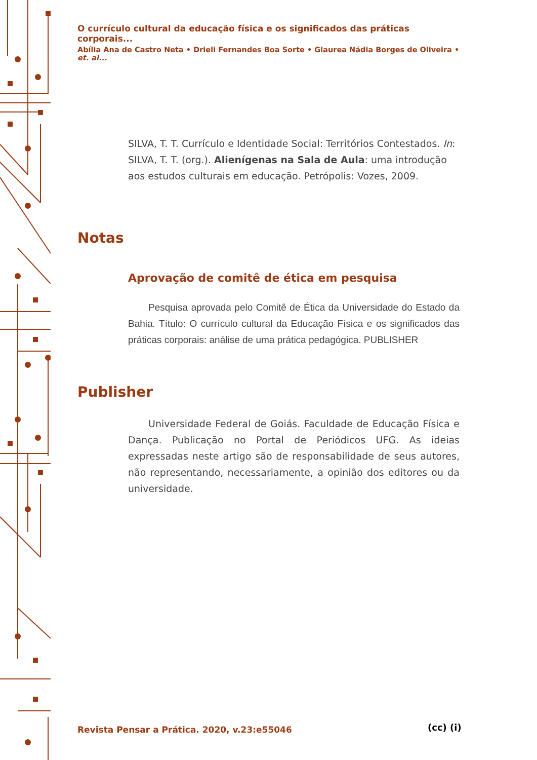O currículo cultural da educação física e os significados das práticas corporais...
Abília Ana de Castro Neta • Drieli Fernandes Boa Sorte • Glaurea Nádia Borges de Oliveira • et. al...
SILVA, T. T. Currículo e Identidade Social: Territórios Contestados. In: SILVA, T. T. (org.). Alienígenas na Sala de Aula: uma introdução aos estudos culturais em educação. Petrópolis: Vozes, 2009.
Notas
Aprovação de comitê de ética em pesquisa
Pesquisa aprovada pelo Comitê de Ética da Universidade do Estado da Bahia. Título: O currículo cultural da Educação Física e os significados das práticas corporais: análise de uma prática pedagógica. PUBLISHER
Publisher
Universidade Federal de Goiás. Faculdade de Educação Física e Dança. Publicação no Portal de Periódicos UFG. As ideias expressadas neste artigo são de responsabilidade de seus autores, não representando, necessariamente, a opinião dos editores ou da universidade.
Revista Pensar a Prática. 2020, v.23:e55046
(cc) (i)